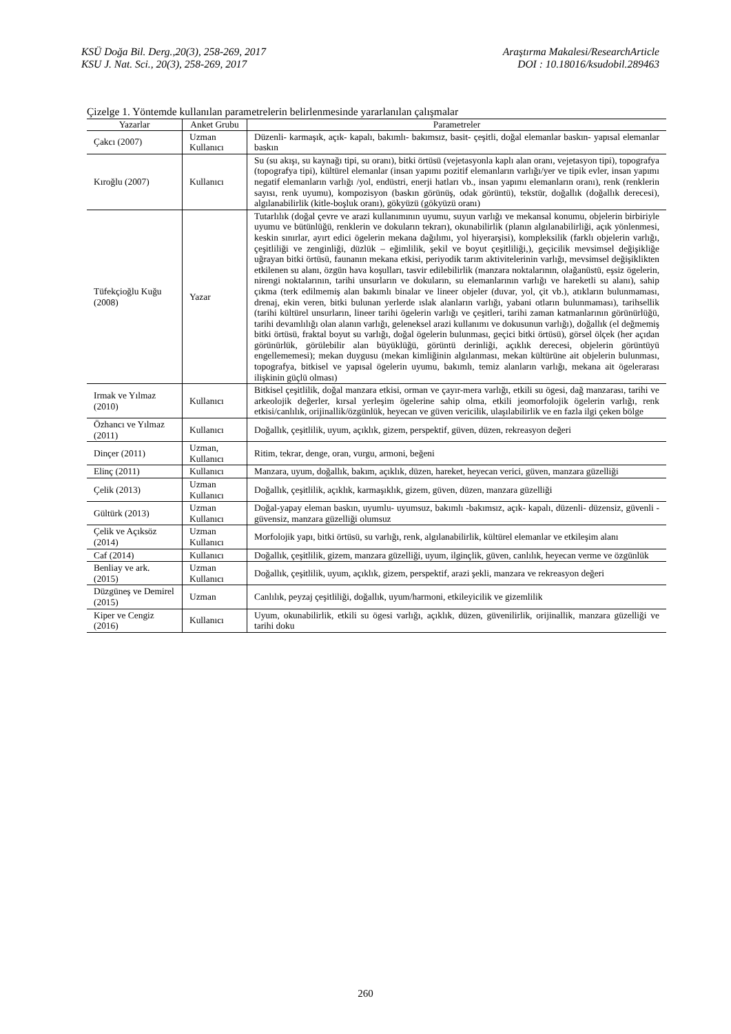KSÜ Doğa Bil. Derg.,20(3), 258-269, 2017 Araştırma Makalesi/ResearchArticle
KSU J. Nat. Sci., 20(3), 258-269, 2017 DOI : 10.18016/ksudobil.289463
Çizelge 1. Yöntemde kullanılan parametrelerin belirlenmesinde yararlanılan çalışmalar
| Yazarlar | Anket Grubu | Parametreler |
| --- | --- | --- |
| Çakcı (2007) | Uzman Kullanıcı | Düzenli- karmaşık, açık- kapalı, bakımlı- bakımsız, basit- çeşitli, doğal elemanlar baskın- yapısal elemanlar baskın |
| Kıroğlu (2007) | Kullanıcı | Su (su akışı, su kaynağı tipi, su oranı), bitki örtüsü (vejetasyonla kaplı alan oranı, vejetasyon tipi), topografya (topografya tipi), kültürel elemanlar (insan yapımı pozitif elemanların varlığı/yer ve tipik evler, insan yapımı negatif elemanların varlığı /yol, endüstri, enerji hatları vb., insan yapımı elemanların oranı), renk (renklerin sayısı, renk uyumu), kompozisyon (baskın görünüş, odak görüntü), tekstür, doğallık (doğallık derecesi), algılanabilirlik (kitle-boşluk oranı), gökyüzü (gökyüzü oranı) |
| Tüfekçioğlu Kuğu (2008) | Yazar | Tutarlılık (doğal çevre ve arazi kullanımının uyumu, suyun varlığı ve mekansal konumu, objelerin birbiriyle uyumu ve bütünlüğü, renklerin ve dokuların tekrarı), okunabilirlik (planın algılanabilirliği, açık yönlenmesi, keskin sınırlar, ayırt edici ögelerin mekana dağılımı, yol hiyerarşisi), kompleksilik (farklı objelerin varlığı, çeşitliliği ve zenginliği, düzlük – eğimlilik, şekil ve boyut çeşitliliği,), geçicilik mevsimsel değişikliğe uğrayan bitki örtüsü, faunanın mekana etkisi, periyodik tarım aktivitelerinin varlığı, mevsimsel değişiklikten etkilenen su alanı, özgün hava koşulları, tasvir edilebilirlik (manzara noktalarının, olağanüstü, eşsiz ögelerin, nirengi noktalarının, tarihi unsurların ve dokuların, su elemanlarının varlığı ve hareketli su alanı), sahip çıkma (terk edilmemiş alan bakımlı binalar ve lineer objeler (duvar, yol, çit vb.), atıkların bulunmaması, drenaj, ekin veren, bitki bulunan yerlerde ıslak alanların varlığı, yabani otların bulunmaması), tarihsellik (tarihi kültürel unsurların, lineer tarihi ögelerin varlığı ve çeşitleri, tarihi zaman katmanlarının görünürlüğü, tarihi devamlılığı olan alanın varlığı, geleneksel arazi kullanımı ve dokusunun varlığı), doğallık (el değmemiş bitki örtüsü, fraktal boyut su varlığı, doğal ögelerin bulunması, geçici bitki örtüsü), görsel ölçek (her açıdan görünürlük, görülebilir alan büyüklüğü, görüntü derinliği, açıklık derecesi, objelerin görüntüyü engellememesi); mekan duygusu (mekan kimliğinin algılanması, mekan kültürüne ait objelerin bulunması, topografya, bitkisel ve yapısal ögelerin uyumu, bakımlı, temiz alanların varlığı, mekana ait ögelerarası ilişkinin güçlü olması) |
| Irmak ve Yılmaz (2010) | Kullanıcı | Bitkisel çeşitlilik, doğal manzara etkisi, orman ve çayır-mera varlığı, etkili su ögesi, dağ manzarası, tarihi ve arkeolojik değerler, kırsal yerleşim ögelerine sahip olma, etkili jeomorfolojik ögelerin varlığı, renk etkisi/canlılık, orijinallik/özgünlük, heyecan ve güven vericilik, ulaşılabilirlik ve en fazla ilgi çeken bölge |
| Özhancı ve Yılmaz (2011) | Kullanıcı | Doğallık, çeşitlilik, uyum, açıklık, gizem, perspektif, güven, düzen, rekreasyon değeri |
| Dinçer (2011) | Uzman, Kullanıcı | Ritim, tekrar, denge, oran, vurgu, armoni, beğeni |
| Elinç (2011) | Kullanıcı | Manzara, uyum, doğallık, bakım, açıklık, düzen, hareket, heyecan verici, güven, manzara güzelliği |
| Çelik (2013) | Uzman Kullanıcı | Doğallık, çeşitlilik, açıklık, karmaşıklık, gizem, güven, düzen, manzara güzelliği |
| Gültürk (2013) | Uzman Kullanıcı | Doğal-yapay eleman baskın, uyumlu- uyumsuz, bakımlı -bakımsız, açık- kapalı, düzenli- düzensiz, güvenli -güvensiz, manzara güzelliği olumsuz |
| Çelik ve Açıksöz (2014) | Uzman Kullanıcı | Morfolojik yapı, bitki örtüsü, su varlığı, renk, algılanabilirlik, kültürel elemanlar ve etkileşim alanı |
| Caf (2014) | Kullanıcı | Doğallık, çeşitlilik, gizem, manzara güzelliği, uyum, ilginçlik, güven, canlılık, heyecan verme ve özgünlük |
| Benliay ve ark. (2015) | Uzman Kullanıcı | Doğallık, çeşitlilik, uyum, açıklık, gizem, perspektif, arazi şekli, manzara ve rekreasyon değeri |
| Düzgüneş ve Demirel (2015) | Uzman | Canlılık, peyzaj çeşitliliği, doğallık, uyum/harmoni, etkileyicilik ve gizemlilik |
| Kiper ve Cengiz (2016) | Kullanıcı | Uyum, okunabilirlik, etkili su ögesi varlığı, açıklık, düzen, güvenilirlik, orijinallik, manzara güzelliği ve tarihi doku |
260